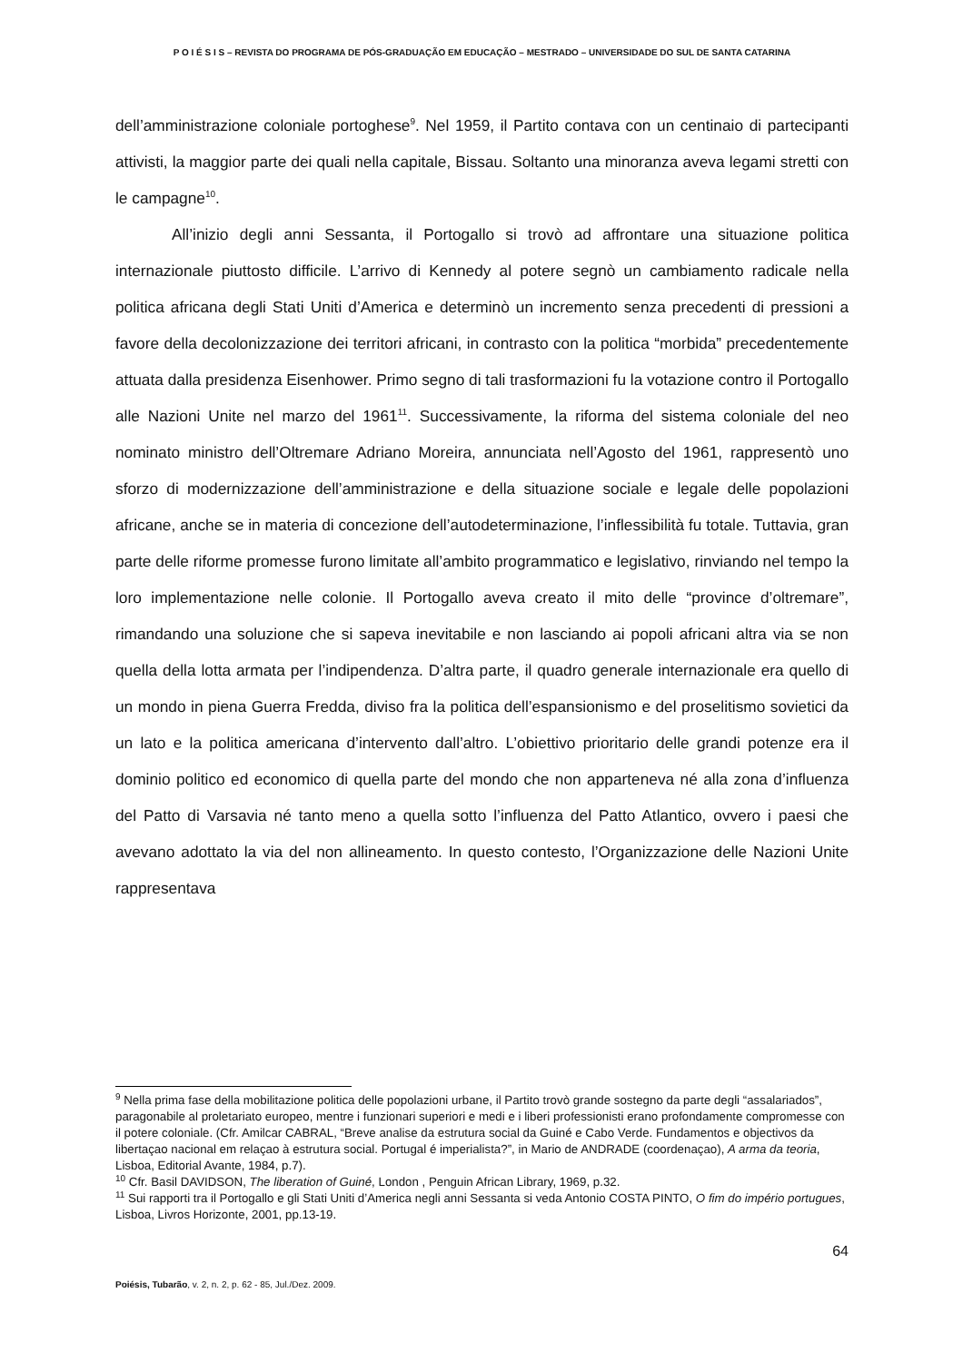P O I É S I S – REVISTA DO PROGRAMA DE PÓS-GRADUAÇÃO EM EDUCAÇÃO – MESTRADO – UNIVERSIDADE DO SUL DE SANTA CATARINA
dell’amministrazione coloniale portoghese<sup>9</sup>. Nel 1959, il Partito contava con un centinaio di partecipanti attivisti, la maggior parte dei quali nella capitale, Bissau. Soltanto una minoranza aveva legami stretti con le campagne<sup>10</sup>.
All’inizio degli anni Sessanta, il Portogallo si trovò ad affrontare una situazione politica internazionale piuttosto difficile. L’arrivo di Kennedy al potere segnò un cambiamento radicale nella politica africana degli Stati Uniti d’America e determinò un incremento senza precedenti di pressioni a favore della decolonizzazione dei territori africani, in contrasto con la politica “morbida” precedentemente attuata dalla presidenza Eisenhower. Primo segno di tali trasformazioni fu la votazione contro il Portogallo alle Nazioni Unite nel marzo del 1961<sup>11</sup>. Successivamente, la riforma del sistema coloniale del neo nominato ministro dell’Oltremare Adriano Moreira, annunciata nell’Agosto del 1961, rappresentò uno sforzo di modernizzazione dell’amministrazione e della situazione sociale e legale delle popolazioni africane, anche se in materia di concezione dell’autodeterminazione, l’inflessibilità fu totale. Tuttavia, gran parte delle riforme promesse furono limitate all’ambito programmatico e legislativo, rinviando nel tempo la loro implementazione nelle colonie. Il Portogallo aveva creato il mito delle “province d’oltremare”, rimandando una soluzione che si sapeva inevitabile e non lasciando ai popoli africani altra via se non quella della lotta armata per l’indipendenza. D’altra parte, il quadro generale internazionale era quello di un mondo in piena Guerra Fredda, diviso fra la politica dell’espansionismo e del proselitismo sovietici da un lato e la politica americana d’intervento dall’altro. L’obiettivo prioritario delle grandi potenze era il dominio politico ed economico di quella parte del mondo che non apparteneva né alla zona d’influenza del Patto di Varsavia né tanto meno a quella sotto l’influenza del Patto Atlantico, ovvero i paesi che avevano adottato la via del non allineamento. In questo contesto, l’Organizzazione delle Nazioni Unite rappresentava
<sup>9</sup> Nella prima fase della mobilitazione politica delle popolazioni urbane, il Partito trovò grande sostegno da parte degli “assalariados”, paragonabile al proletariato europeo, mentre i funzionari superiori e medi e i liberi professionisti erano profondamente compromesse con il potere coloniale. (Cfr. Amilcar CABRAL, “Breve analise da estrutura social da Guiné e Cabo Verde. Fundamentos e objectivos da libertaçao nacional em relaçao à estrutura social. Portugal é imperialista?”, in Mario de ANDRADE (coordenaçao), A arma da teoria, Lisboa, Editorial Avante, 1984, p.7).
<sup>10</sup> Cfr. Basil DAVIDSON, The liberation of Guiné, London , Penguin African Library, 1969, p.32.
<sup>11</sup> Sui rapporti tra il Portogallo e gli Stati Uniti d’America negli anni Sessanta si veda Antonio COSTA PINTO, O fim do império portugues, Lisboa, Livros Horizonte, 2001, pp.13-19.
64
Poiésis, Tubarão, v. 2, n. 2, p. 62 - 85, Jul./Dez. 2009.